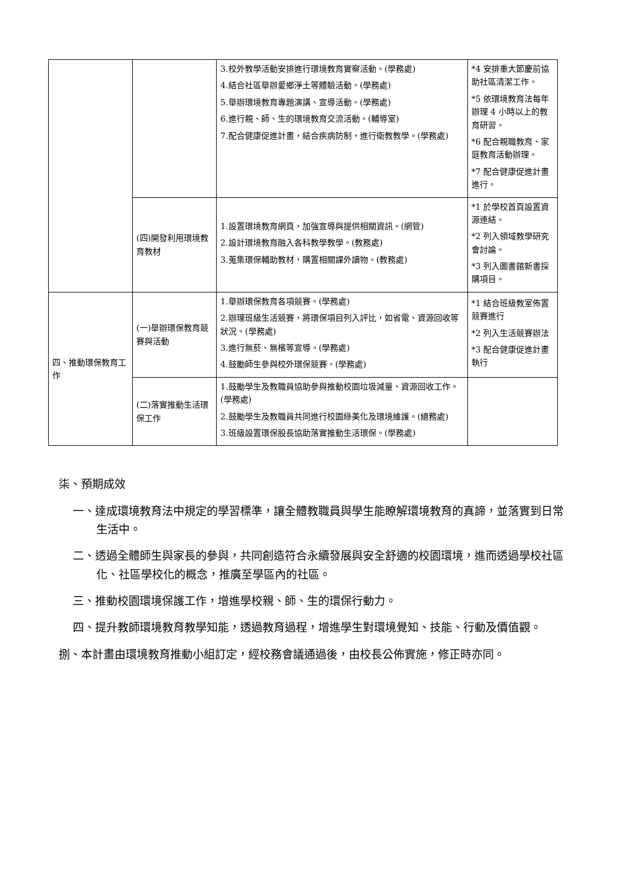| | | 3.校外教學活動安排進行環境教育實察活動。(學務處) 4.結合社區舉辦愛鄉淨土等體驗活動。(學務處) 5.舉辦環境教育專題演講、宣導活動。(學務處) 6.進行親、師、生的環境教育交流活動。(輔導室) 7.配合健康促進計畫，結合疾病防制，進行衛教教學。(學務處) | *4 安排重大節慶前協助社區清潔工作。 *5 依環境教育法每年辦理 4 小時以上的教育研習。 *6 配合親職教育、家庭教育活動辦理。 *7 配合健康促進計畫進行。 |
| | (四)開發利用環境教育教材 | 1.設置環境教育網頁，加強宣導與提供相關資訊。(網管) 2.設計環境教育融入各科教學教學。(教務處) 3.蒐集環保輔助教材，購置相關課外讀物。(教務處) | *1 於學校首頁設置資源連結。 *2 列入領域教學研究會討論。 *3 列入圖書館新書採購項目。 |
| 四、推動環保教育工作 | (一)舉辦環保教育競賽與活動 | 1.舉辦環保教育各項競賽。(學務處) 2.辦理班級生活競賽，將環保項目列入評比，如省電、資源回收等狀況。(學務處) 3.進行無菸、無檳等宣導。(學務處) 4.鼓勵師生參與校外環保競賽。(學務處) | *1 結合班級教室佈置競賽進行 *2 列入生活競賽辦法 *3 配合健康促進計畫執行 |
| | (二)落實推動生活環保工作 | 1.鼓勵學生及教職員協助參與推動校園垃圾減量、資源回收工作。(學務處) 2.鼓勵學生及教職員共同進行校園綠美化及環境維護。(總務處) 3.班級設置環保股長協助落實推動生活環保。(學務處) | |
柒、預期成效
一、達成環境教育法中規定的學習標準，讓全體教職員與學生能瞭解環境教育的真諦，並落實到日常生活中。
二、透過全體師生與家長的參與，共同創造符合永續發展與安全舒適的校園環境，進而透過學校社區化、社區學校化的概念，推廣至學區內的社區。
三、推動校園環境保護工作，增進學校親、師、生的環保行動力。
四、提升教師環境教育教學知能，透過教育過程，增進學生對環境覺知、技能、行動及價值觀。
捌、本計畫由環境教育推動小組訂定，經校務會議通過後，由校長公佈實施，修正時亦同。